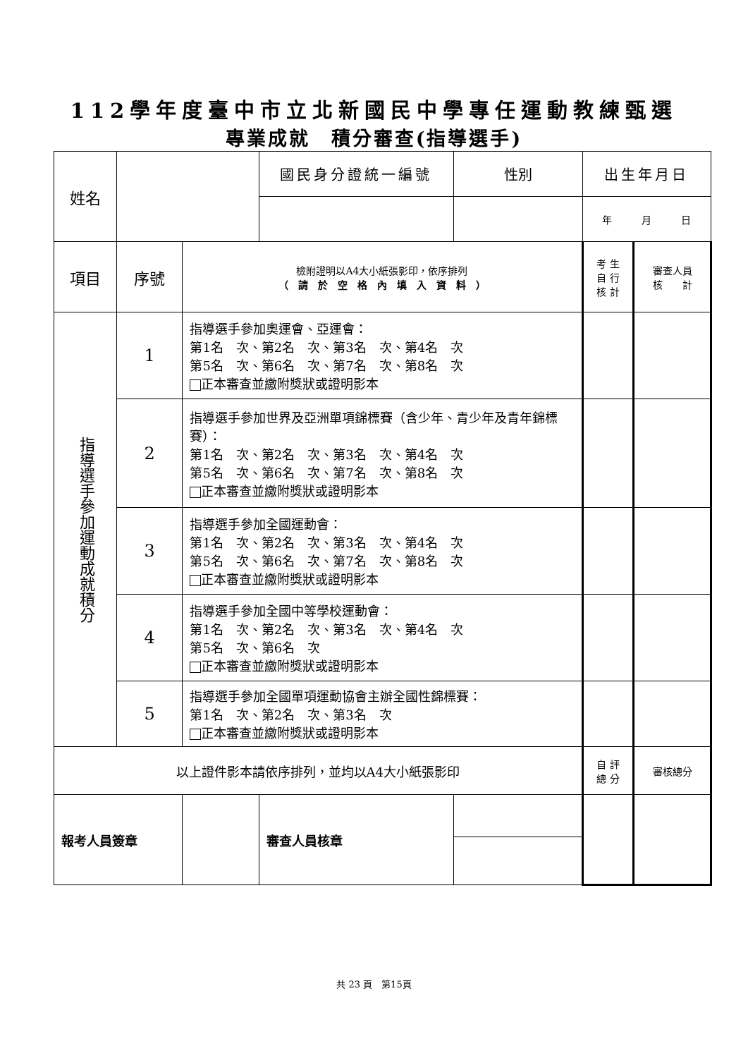112學年度臺中市立北新國民中學專任運動教練甄選
專業成就　積分審查(指導選手)
| 姓名 | | | 國民身分證統一編號 | 性別 | 出生年月日 | |
| | | | | | 年 月 日 | |
| 項目 | 序號 | 檢附證明以A4大小紙張影印，依序排列 （ 請 於 空 格 內 填 入 資 料 ） | | | 考 生 自 行 核 計 | 審查人員 核 計 |
| 指導選手參加運動成就積分 | 1 | 指導選手參加奧運會、亞運會： 第1名 次、第2名 次、第3名 次、第4名 次 第5名 次、第6名 次、第7名 次、第8名 次 正本審查並繳附獎狀或證明影本 | | | | |
| | 2 | 指導選手參加世界及亞洲單項錦標賽（含少年、青少年及青年錦標賽）： 第1名 次、第2名 次、第3名 次、第4名 次 第5名 次、第6名 次、第7名 次、第8名 次 正本審查並繳附獎狀或證明影本 | | | | |
| | 3 | 指導選手參加全國運動會： 第1名 次、第2名 次、第3名 次、第4名 次 第5名 次、第6名 次、第7名 次、第8名 次 正本審查並繳附獎狀或證明影本 | | | | |
| | 4 | 指導選手參加全國中等學校運動會： 第1名 次、第2名 次、第3名 次、第4名 次 第5名 次、第6名 次 正本審查並繳附獎狀或證明影本 | | | | |
| | 5 | 指導選手參加全國單項運動協會主辦全國性錦標賽： 第1名 次、第2名 次、第3名 次 正本審查並繳附獎狀或證明影本 | | | | |
| 以上證件影本請依序排列，並均以A4大小紙張影印 | | | | | 自 評 總 分 | 審核總分 |
| 報考人員簽章 | | | 審查人員核章 | | | |
共 23 頁　第15頁